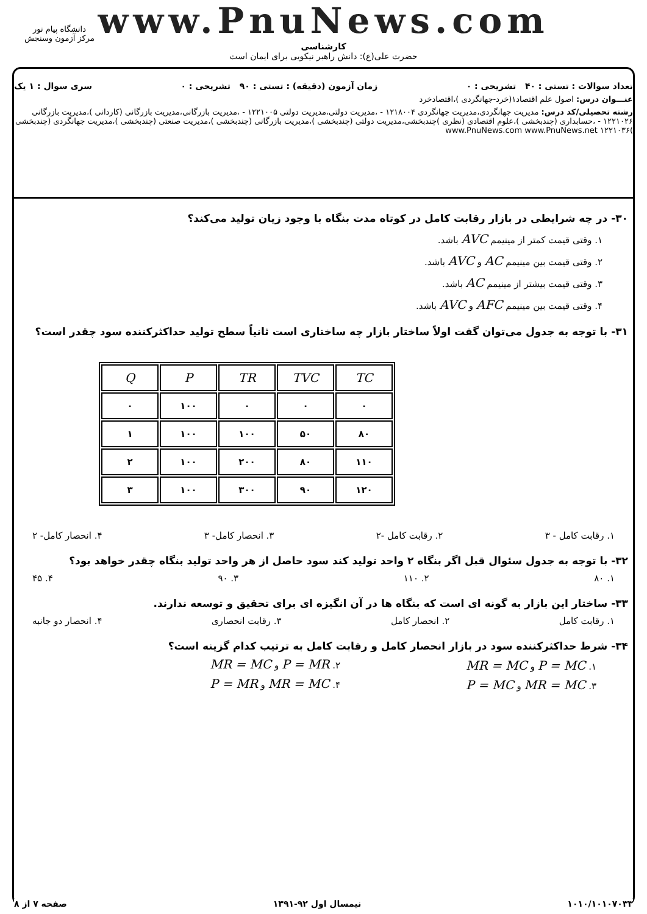www.PnuNews.com
کارشناسی
حضرت علی(ع): دانش راهبر نیکویی برای ایمان است
دانشگاه پیام نور
مرکز آزمون وسنجش
تعداد سوالات : تستی : ۴۰ تشریحی : ۰ زمان آزمون (دقیقه) : تستی : ۹۰ تشریحی : ۰ سری سوال : ۱ یک
عنـــوان درس: اصول علم اقتصاد۱(خرد-جهانگردی )،اقتصادخرد
رشته تحصیلی/کد درس: مدیریت جهانگردی،مدیریت جهانگردی ۱۲۱۸۰۰۴ - ،مدیریت دولتی،مدیریت دولتی ۱۲۲۱۰۰۵ - ،مدیریت بازرگانی،مدیریت بازرگانی (کاردانی )،مدیریت بازرگانی ۱۲۲۱۰۲۶ - ،حسابداری (چندبخشی )،علوم اقتصادی (نظری )چندبخشی،مدیریت دولتی (چندبخشی )،مدیریت بازرگانی (چندبخشی )،مدیریت صنعتی (چندبخشی )،مدیریت جهانگردی (چندبخشی )۱۲۲۱۰۳۶ www.PnuNews.com www.PnuNews.net
۳۰- در چه شرایطی در بازار رقابت کامل در کوتاه مدت بنگاه با وجود زیان تولید می‌کند؟
۱. وقتی قیمت کمتر از مینیمم AVC باشد.
۲. وقتی قیمت بین مینیمم AC و AVC باشد.
۳. وقتی قیمت بیشتر از مینیمم AC باشد.
۴. وقتی قیمت بین مینیمم AFC و AVC باشد.
۳۱- با توجه به جدول می‌توان گفت اولاً ساختار بازار چه ساختاری است ثانیاً سطح تولید حداکثرکننده سود چقدر است؟
| Q | P | TR | TVC | TC |
| --- | --- | --- | --- | --- |
| ۰ | ۱۰۰ | ۰ | ۰ | ۰ |
| ۱ | ۱۰۰ | ۱۰۰ | ۵۰ | ۸۰ |
| ۲ | ۱۰۰ | ۲۰۰ | ۸۰ | ۱۱۰ |
| ۳ | ۱۰۰ | ۳۰۰ | ۹۰ | ۱۲۰ |
۱. رقابت کامل - ۳ ۲. رقابت کامل -۲ ۳. انحصار کامل- ۳ ۴. انحصار کامل- ۲
۳۲- با توجه به جدول سئوال قبل اگر بنگاه ۲ واحد تولید کند سود حاصل از هر واحد تولید بنگاه چقدر خواهد بود؟
۱. ۸۰ ۲. ۱۱۰ ۳. ۹۰ ۴. ۴۵
۳۳- ساختار این بازار به گونه ای است که بنگاه ها در آن انگیزه ای برای تحقیق و توسعه ندارند.
۱. رقابت کامل ۲. انحصار کامل ۳. رقابت انحصاری ۴. انحصار دو جانبه
۳۴- شرط حداکثرکننده سود در بازار انحصار کامل و رقابت کامل به ترتیب کدام گزینه است؟
۱. P = MC و MR = MC
۲. P = MR و MR = MC
۳. MR = MC و P = MC
۴. MR = MC و P = MR
۱۰۱۰/۱۰۱۰۷۰۳۳ نیمسال اول ۹۲-۱۳۹۱ صفحه ۷ از ۸